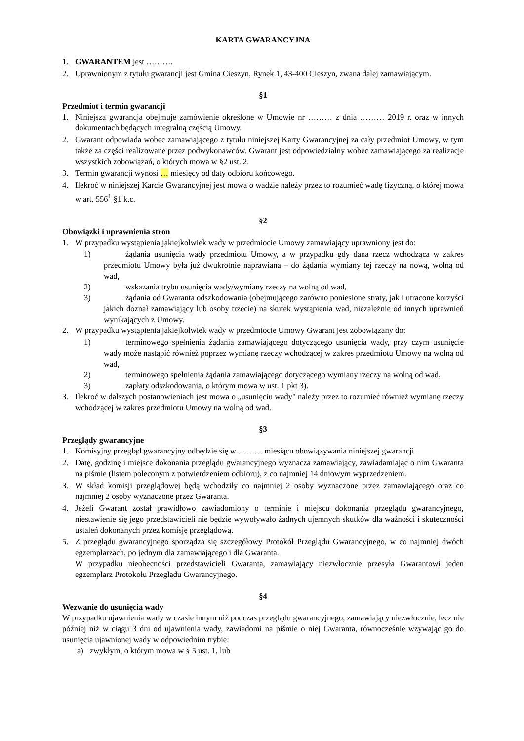KARTA GWARANCYJNA
1. GWARANTEM jest ……….
2. Uprawnionym z tytułu gwarancji jest Gmina Cieszyn, Rynek 1, 43-400 Cieszyn, zwana dalej zamawiającym.
§1
Przedmiot i termin gwarancji
1. Niniejsza gwarancja obejmuje zamówienie określone w Umowie nr ……… z dnia ……… 2019 r. oraz w innych dokumentach będących integralną częścią Umowy.
2. Gwarant odpowiada wobec zamawiającego z tytułu niniejszej Karty Gwarancyjnej za cały przedmiot Umowy, w tym także za części realizowane przez podwykonawców. Gwarant jest odpowiedzialny wobec zamawiającego za realizacje wszystkich zobowiązań, o których mowa w §2 ust. 2.
3. Termin gwarancji wynosi … miesięcy od daty odbioru końcowego.
4. Ilekroć w niniejszej Karcie Gwarancyjnej jest mowa o wadzie należy przez to rozumieć wadę fizyczną, o której mowa w art. 556<sup>1</sup> §1 k.c.
§2
Obowiązki i uprawnienia stron
1. W przypadku wystąpienia jakiejkolwiek wady w przedmiocie Umowy zamawiający uprawniony jest do:
1) żądania usunięcia wady przedmiotu Umowy, a w przypadku gdy dana rzecz wchodząca w zakres przedmiotu Umowy była już dwukrotnie naprawiana – do żądania wymiany tej rzeczy na nową, wolną od wad,
2) wskazania trybu usunięcia wady/wymiany rzeczy na wolną od wad,
3) żądania od Gwaranta odszkodowania (obejmującego zarówno poniesione straty, jak i utracone korzyści jakich doznał zamawiający lub osoby trzecie) na skutek wystąpienia wad, niezależnie od innych uprawnień wynikających z Umowy.
2. W przypadku wystąpienia jakiejkolwiek wady w przedmiocie Umowy Gwarant jest zobowiązany do:
1) terminowego spełnienia żądania zamawiającego dotyczącego usunięcia wady, przy czym usunięcie wady może nastąpić również poprzez wymianę rzeczy wchodzącej w zakres przedmiotu Umowy na wolną od wad,
2) terminowego spełnienia żądania zamawiającego dotyczącego wymiany rzeczy na wolną od wad,
3) zapłaty odszkodowania, o którym mowa w ust. 1 pkt 3).
3. Ilekroć w dalszych postanowieniach jest mowa o „usunięciu wady" należy przez to rozumieć również wymianę rzeczy wchodzącej w zakres przedmiotu Umowy na wolną od wad.
§3
Przeglądy gwarancyjne
1. Komisyjny przegląd gwarancyjny odbędzie się w ……… miesiącu obowiązywania niniejszej gwarancji.
2. Datę, godzinę i miejsce dokonania przeglądu gwarancyjnego wyznacza zamawiający, zawiadamiając o nim Gwaranta na piśmie (listem poleconym z potwierdzeniem odbioru), z co najmniej 14 dniowym wyprzedzeniem.
3. W skład komisji przeglądowej będą wchodziły co najmniej 2 osoby wyznaczone przez zamawiającego oraz co najmniej 2 osoby wyznaczone przez Gwaranta.
4. Jeżeli Gwarant został prawidłowo zawiadomiony o terminie i miejscu dokonania przeglądu gwarancyjnego, niestawienie się jego przedstawicieli nie będzie wywoływało żadnych ujemnych skutków dla ważności i skuteczności ustaleń dokonanych przez komisję przeglądową.
5. Z przeglądu gwarancyjnego sporządza się szczegółowy Protokół Przeglądu Gwarancyjnego, w co najmniej dwóch egzemplarzach, po jednym dla zamawiającego i dla Gwaranta.
W przypadku nieobecności przedstawicieli Gwaranta, zamawiający niezwłocznie przesyła Gwarantowi jeden egzemplarz Protokołu Przeglądu Gwarancyjnego.
§4
Wezwanie do usunięcia wady
W przypadku ujawnienia wady w czasie innym niż podczas przeglądu gwarancyjnego, zamawiający niezwłocznie, lecz nie później niż w ciągu 3 dni od ujawnienia wady, zawiadomi na piśmie o niej Gwaranta, równocześnie wzywając go do usunięcia ujawnionej wady w odpowiednim trybie:
a) zwykłym, o którym mowa w § 5 ust. 1, lub